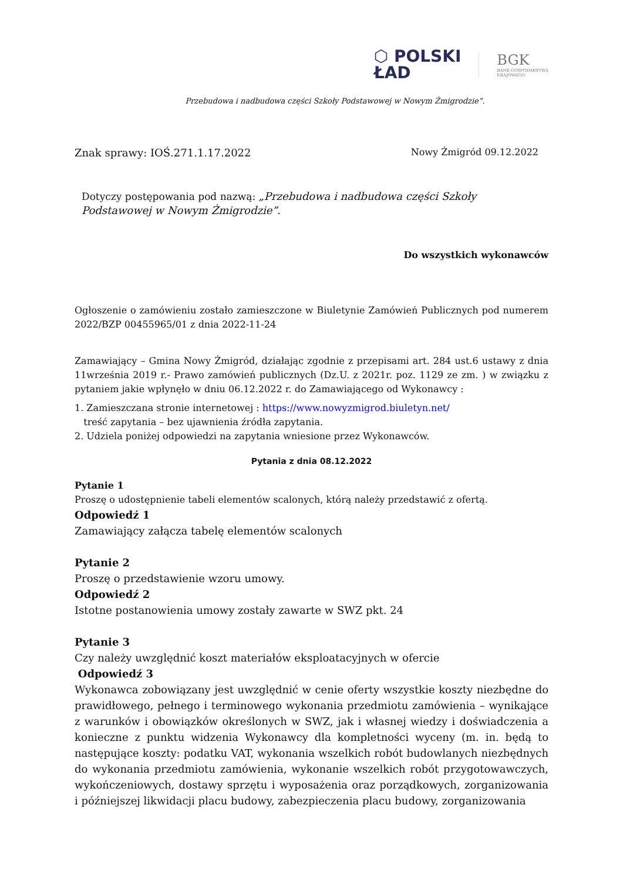⬡ POLSKI
ŁAD
BGK
BANK GOSPODARSTWA
KRAJOWEGO
Przebudowa i nadbudowa części Szkoły Podstawowej w Nowym Żmigrodzie”.
Znak sprawy: IOŚ.271.1.17.2022 Nowy Żmigród 09.12.2022
Dotyczy postępowania pod nazwą: „Przebudowa i nadbudowa części Szkoły Podstawowej w Nowym Żmigrodzie”.
Do wszystkich wykonawców
Ogłoszenie o zamówieniu zostało zamieszczone w Biuletynie Zamówień Publicznych pod numerem 2022/BZP 00455965/01 z dnia 2022-11-24
Zamawiający – Gmina Nowy Żmigród, działając zgodnie z przepisami art. 284 ust.6 ustawy z dnia 11września 2019 r.- Prawo zamówień publicznych (Dz.U. z 2021r. poz. 1129 ze zm. ) w związku z pytaniem jakie wpłynęło w dniu 06.12.2022 r. do Zamawiającego od Wykonawcy :
1. Zamieszczana stronie internetowej : https://www.nowyzmigrod.biuletyn.net/
treść zapytania – bez ujawnienia źródła zapytania.
2. Udziela poniżej odpowiedzi na zapytania wniesione przez Wykonawców.
Pytania z dnia 08.12.2022
Pytanie 1
Proszę o udostępnienie tabeli elementów scalonych, którą należy przedstawić z ofertą.
Odpowiedź 1
Zamawiający załącza tabelę elementów scalonych
Pytanie 2
Proszę o przedstawienie wzoru umowy.
Odpowiedź 2
Istotne postanowienia umowy zostały zawarte w SWZ pkt. 24
Pytanie 3
Czy należy uwzględnić koszt materiałów eksploatacyjnych w ofercie
Odpowiedź 3
Wykonawca zobowiązany jest uwzględnić w cenie oferty wszystkie koszty niezbędne do prawidłowego, pełnego i terminowego wykonania przedmiotu zamówienia – wynikające z warunków i obowiązków określonych w SWZ, jak i własnej wiedzy i doświadczenia a konieczne z punktu widzenia Wykonawcy dla kompletności wyceny (m. in. będą to następujące koszty: podatku VAT, wykonania wszelkich robót budowlanych niezbędnych do wykonania przedmiotu zamówienia, wykonanie wszelkich robót przygotowawczych, wykończeniowych, dostawy sprzętu i wyposażenia oraz porządkowych, zorganizowania i późniejszej likwidacji placu budowy, zabezpieczenia placu budowy, zorganizowania